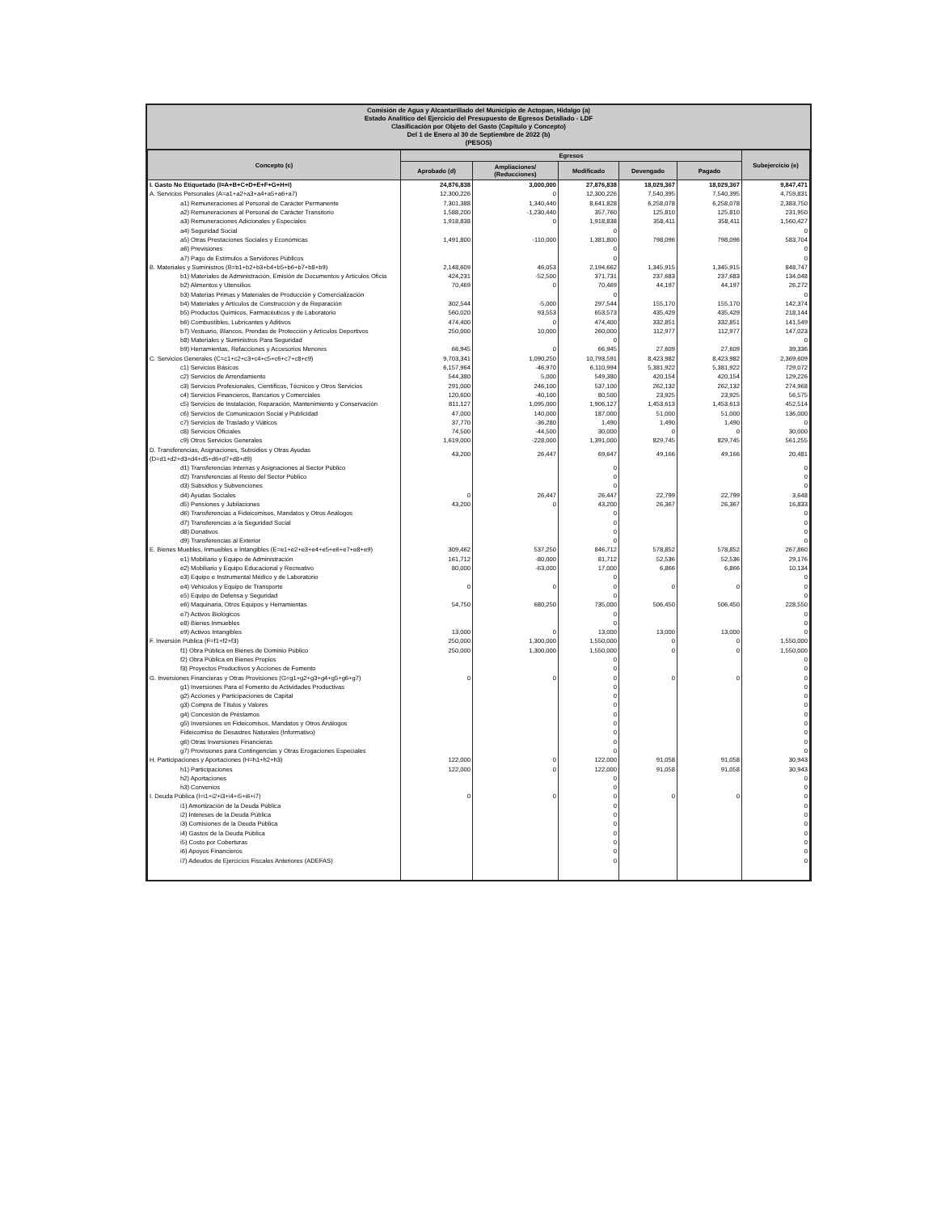Comisión de Agua y Alcantarillado del Municipio de Actopan, Hidalgo (a)
Estado Analítico del Ejercicio del Presupuesto de Egresos Detallado - LDF
Clasificación por Objeto del Gasto (Capítulo y Concepto)
Del 1 de Enero al 30 de Septiembre de 2022 (b)
(PESOS)
| Concepto (c) | Egresos | | | | | Subejercicio (e) |
| --- | --- | --- | --- | --- | --- | --- |
| | Aprobado (d) | Ampliaciones/ (Reducciones) | Modificado | Devengado | Pagado | |
| I. Gasto No Etiquetado (I=A+B+C+D+E+F+G+H+I) | 24,876,838 | 3,000,000 | 27,876,838 | 18,029,367 | 18,029,367 | 9,847,471 |
| A. Servicios Personales (A=a1+a2+a3+a4+a5+a6+a7) | 12,300,226 | 0 | 12,300,226 | 7,540,395 | 7,540,395 | 4,759,831 |
| a1) Remuneraciones al Personal de Carácter Permanente | 7,301,388 | 1,340,440 | 8,641,828 | 6,258,078 | 6,258,078 | 2,383,750 |
| a2) Remuneraciones al Personal de Carácter Transitorio | 1,588,200 | -1,230,440 | 357,760 | 125,810 | 125,810 | 231,950 |
| a3) Remuneraciones Adicionales y Especiales | 1,918,838 | 0 | 1,918,838 | 358,411 | 358,411 | 1,560,427 |
| a4) Seguridad Social | | | 0 | | | 0 |
| a5) Otras Prestaciones Sociales y Económicas | 1,491,800 | -110,000 | 1,381,800 | 798,096 | 798,096 | 583,704 |
| a6) Previsiones | | | 0 | | | 0 |
| a7) Pago de Estímulos a Servidores Públicos | | | 0 | | | 0 |
| B. Materiales y Suministros (B=b1+b2+b3+b4+b5+b6+b7+b8+b9) | 2,148,609 | 46,053 | 2,194,662 | 1,345,915 | 1,345,915 | 848,747 |
| b1) Materiales de Administración, Emisión de Documentos y Artículos Oficia | 424,231 | -52,500 | 371,731 | 237,683 | 237,683 | 134,048 |
| b2) Alimentos y Utensilios | 70,469 | 0 | 70,469 | 44,197 | 44,197 | 26,272 |
| b3) Materias Primas y Materiales de Producción y Comercialización | | | 0 | | | 0 |
| b4) Materiales y Artículos de Construcción y de Reparación | 302,544 | -5,000 | 297,544 | 155,170 | 155,170 | 142,374 |
| b5) Productos Químicos, Farmacéuticos y de Laboratorio | 560,020 | 93,553 | 653,573 | 435,429 | 435,429 | 218,144 |
| b6) Combustibles, Lubricantes y Aditivos | 474,400 | 0 | 474,400 | 332,851 | 332,851 | 141,549 |
| b7) Vestuario, Blancos, Prendas de Protección y Artículos Deportivos | 250,000 | 10,000 | 260,000 | 112,977 | 112,977 | 147,023 |
| b8) Materiales y Suministros Para Seguridad | | | 0 | | | 0 |
| b9) Herramientas, Refacciones y Accesorios Menores | 66,945 | 0 | 66,945 | 27,609 | 27,609 | 39,336 |
| C. Servicios Generales (C=c1+c2+c3+c4+c5+c6+c7+c8+c9) | 9,703,341 | 1,090,250 | 10,793,591 | 8,423,982 | 8,423,982 | 2,369,609 |
| c1) Servicios Básicos | 6,157,964 | -46,970 | 6,110,994 | 5,381,922 | 5,381,922 | 729,072 |
| c2) Servicios de Arrendamiento | 544,380 | 5,000 | 549,380 | 420,154 | 420,154 | 129,226 |
| c3) Servicios Profesionales, Científicos, Técnicos y Otros Servicios | 291,000 | 246,100 | 537,100 | 262,132 | 262,132 | 274,968 |
| c4) Servicios Financieros, Bancarios y Comerciales | 120,600 | -40,100 | 80,500 | 23,925 | 23,925 | 56,575 |
| c5) Servicios de Instalación, Reparación, Mantenimiento y Conservación | 811,127 | 1,095,000 | 1,906,127 | 1,453,613 | 1,453,613 | 452,514 |
| c6) Servicios de Comunicación Social y Publicidad | 47,000 | 140,000 | 187,000 | 51,000 | 51,000 | 136,000 |
| c7) Servicios de Traslado y Viáticos | 37,770 | -36,280 | 1,490 | 1,490 | 1,490 | 0 |
| c8) Servicios Oficiales | 74,500 | -44,500 | 30,000 | 0 | 0 | 30,000 |
| c9) Otros Servicios Generales | 1,619,000 | -228,000 | 1,391,000 | 829,745 | 829,745 | 561,255 |
| D. Transferencias, Asignaciones, Subsidios y Otras Ayudas (D=d1+d2+d3+d4+d5+d6+d7+d8+d9) | 43,200 | 26,447 | 69,647 | 49,166 | 49,166 | 20,481 |
| d1) Transferencias Internas y Asignaciones al Sector Público | | | 0 | | | 0 |
| d2) Transferencias al Resto del Sector Público | | | 0 | | | 0 |
| d3) Subsidios y Subvenciones | | | 0 | | | 0 |
| d4) Ayudas Sociales | 0 | 26,447 | 26,447 | 22,799 | 22,799 | 3,648 |
| d5) Pensiones y Jubilaciones | 43,200 | 0 | 43,200 | 26,367 | 26,367 | 16,833 |
| d6) Transferencias a Fideicomisos, Mandatos y Otros Análogos | | | 0 | | | 0 |
| d7) Transferencias a la Seguridad Social | | | 0 | | | 0 |
| d8) Donativos | | | 0 | | | 0 |
| d9) Transferencias al Exterior | | | 0 | | | 0 |
| E. Bienes Muebles, Inmuebles e Intangibles (E=e1+e2+e3+e4+e5+e6+e7+e8+e9) | 309,462 | 537,250 | 846,712 | 578,852 | 578,852 | 267,860 |
| e1) Mobiliario y Equipo de Administración | 161,712 | -80,000 | 81,712 | 52,536 | 52,536 | 29,176 |
| e2) Mobiliario y Equipo Educacional y Recreativo | 80,000 | -63,000 | 17,000 | 6,866 | 6,866 | 10,134 |
| e3) Equipo e Instrumental Médico y de Laboratorio | | | 0 | | | 0 |
| e4) Vehículos y Equipo de Transporte | 0 | 0 | 0 | 0 | 0 | 0 |
| e5) Equipo de Defensa y Seguridad | | | 0 | | | 0 |
| e6) Maquinaria, Otros Equipos y Herramientas | 54,750 | 680,250 | 735,000 | 506,450 | 506,450 | 228,550 |
| e7) Activos Biológicos | | | 0 | | | 0 |
| e8) Bienes Inmuebles | | | 0 | | | 0 |
| e9) Activos Intangibles | 13,000 | 0 | 13,000 | 13,000 | 13,000 | 0 |
| F. Inversión Pública (F=f1+f2+f3) | 250,000 | 1,300,000 | 1,550,000 | 0 | 0 | 1,550,000 |
| f1) Obra Pública en Bienes de Dominio Público | 250,000 | 1,300,000 | 1,550,000 | 0 | 0 | 1,550,000 |
| f2) Obra Pública en Bienes Propios | | | 0 | | | 0 |
| f3) Proyectos Productivos y Acciones de Fomento | | | 0 | | | 0 |
| G. Inversiones Financieras y Otras Provisiones (G=g1+g2+g3+g4+g5+g6+g7) | 0 | 0 | 0 | 0 | 0 | 0 |
| g1) Inversiones Para el Fomento de Actividades Productivas | | | 0 | | | 0 |
| g2) Acciones y Participaciones de Capital | | | 0 | | | 0 |
| g3) Compra de Títulos y Valores | | | 0 | | | 0 |
| g4) Concesión de Préstamos | | | 0 | | | 0 |
| g5) Inversiones en Fideicomisos, Mandatos y Otros Análogos | | | 0 | | | 0 |
| Fideicomiso de Desastres Naturales (Informativo) | | | 0 | | | 0 |
| g6) Otras Inversiones Financieras | | | 0 | | | 0 |
| g7) Provisiones para Contingencias y Otras Erogaciones Especiales | | | 0 | | | 0 |
| H. Participaciones y Aportaciones (H=h1+h2+h3) | 122,000 | 0 | 122,000 | 91,058 | 91,058 | 30,943 |
| h1) Participaciones | 122,000 | 0 | 122,000 | 91,058 | 91,058 | 30,943 |
| h2) Aportaciones | | | 0 | | | 0 |
| h3) Convenios | | | 0 | | | 0 |
| I. Deuda Pública (I=i1+i2+i3+i4+i5+i6+i7) | 0 | 0 | 0 | 0 | 0 | 0 |
| i1) Amortización de la Deuda Pública | | | 0 | | | 0 |
| i2) Intereses de la Deuda Pública | | | 0 | | | 0 |
| i3) Comisiones de la Deuda Pública | | | 0 | | | 0 |
| i4) Gastos de la Deuda Pública | | | 0 | | | 0 |
| i5) Costo por Coberturas | | | 0 | | | 0 |
| i6) Apoyos Financieros | | | 0 | | | 0 |
| i7) Adeudos de Ejercicios Fiscales Anteriores (ADEFAS) | | | 0 | | | 0 |